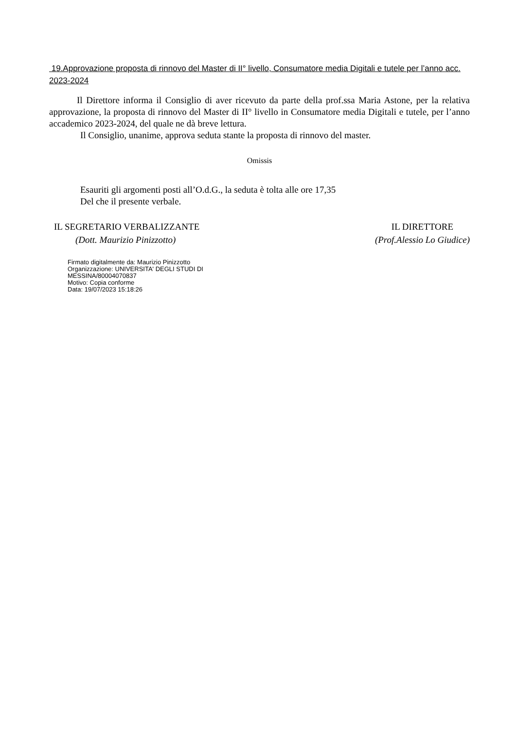19.Approvazione proposta di rinnovo del Master di II° livello, Consumatore media Digitali e tutele per l’anno acc. 2023-2024
Il Direttore informa il Consiglio di aver ricevuto da parte della prof.ssa Maria Astone, per la relativa approvazione, la proposta di rinnovo del Master di II° livello in Consumatore media Digitali e tutele, per l’anno accademico 2023-2024, del quale ne dà breve lettura.
Il Consiglio, unanime, approva seduta stante la proposta di rinnovo del master.
Omissis
Esauriti gli argomenti posti all’O.d.G., la seduta è tolta alle ore 17,35
Del che il presente verbale.
IL SEGRETARIO VERBALIZZANTE
(Dott. Maurizio Pinizzotto)
IL DIRETTORE
(Prof.Alessio Lo Giudice)
Firmato digitalmente da: Maurizio Pinizzotto
Organizzazione: UNIVERSITA' DEGLI STUDI DI
MESSINA/80004070837
Motivo: Copia conforme
Data: 19/07/2023 15:18:26